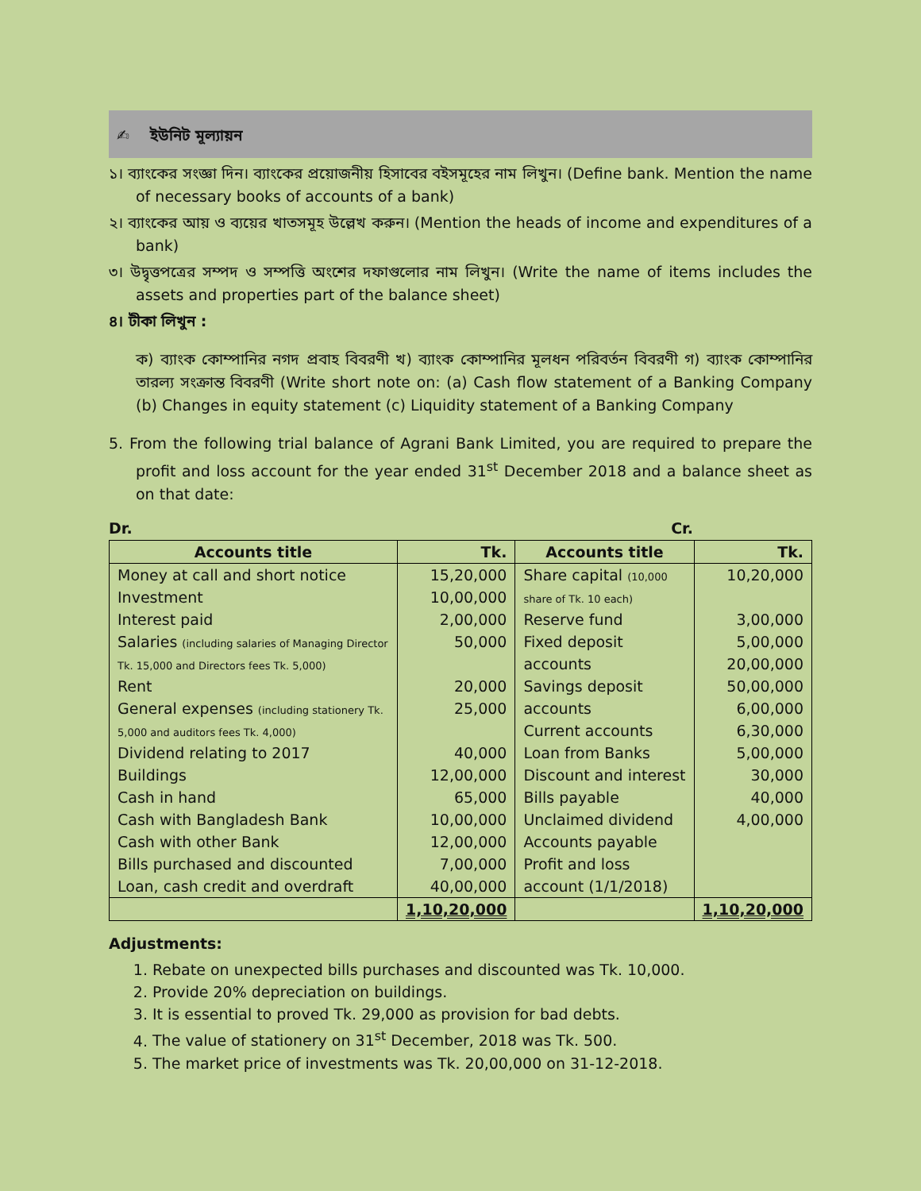✍ ইউনিট মূল্যায়ন
১। ব্যাংকের সংজ্ঞা দিন। ব্যাংকের প্রয়োজনীয় হিসাবের বইসমূহের নাম লিখুন। (Define bank. Mention the name of necessary books of accounts of a bank)
২। ব্যাংকের আয় ও ব্যয়ের খাতসমূহ উল্লেখ করুন। (Mention the heads of income and expenditures of a bank)
৩। উদ্বৃত্তপত্রের সম্পদ ও সম্পত্তি অংশের দফাগুলোর নাম লিখুন। (Write the name of items includes the assets and properties part of the balance sheet)
৪। টীকা লিখুন :
ক) ব্যাংক কোম্পানির নগদ প্রবাহ বিবরণী খ) ব্যাংক কোম্পানির মূলধন পরিবর্তন বিবরণী গ) ব্যাংক কোম্পানির তারল্য সংক্রান্ত বিবরণী (Write short note on: (a) Cash flow statement of a Banking Company (b) Changes in equity statement (c) Liquidity statement of a Banking Company
5. From the following trial balance of Agrani Bank Limited, you are required to prepare the profit and loss account for the year ended 31<sup>st</sup> December 2018 and a balance sheet as on that date:
Dr. Cr.
| Accounts title | Tk. | Accounts title | Tk. |
| --- | --- | --- | --- |
| Money at call and short notice Investment Interest paid Salaries (including salaries of Managing Director Tk. 15,000 and Directors fees Tk. 5,000) Rent General expenses (including stationery Tk. 5,000 and auditors fees Tk. 4,000) Dividend relating to 2017 Buildings Cash in hand Cash with Bangladesh Bank Cash with other Bank Bills purchased and discounted Loan, cash credit and overdraft | 15,20,000 10,00,000 2,00,000 50,000 20,000 25,000 40,000 12,00,000 65,000 10,00,000 12,00,000 7,00,000 40,00,000 | Share capital (10,000 share of Tk. 10 each) Reserve fund Fixed deposit accounts Savings deposit accounts Current accounts Loan from Banks Discount and interest Bills payable Unclaimed dividend Accounts payable Profit and loss account (1/1/2018) | 10,20,000 3,00,000 5,00,000 20,00,000 50,00,000 6,00,000 6,30,000 5,00,000 30,000 40,000 4,00,000 |
| | 1,10,20,000 | | 1,10,20,000 |
Adjustments:
1. Rebate on unexpected bills purchases and discounted was Tk. 10,000.
2. Provide 20% depreciation on buildings.
3. It is essential to proved Tk. 29,000 as provision for bad debts.
4. The value of stationery on 31<sup>st</sup> December, 2018 was Tk. 500.
5. The market price of investments was Tk. 20,00,000 on 31-12-2018.